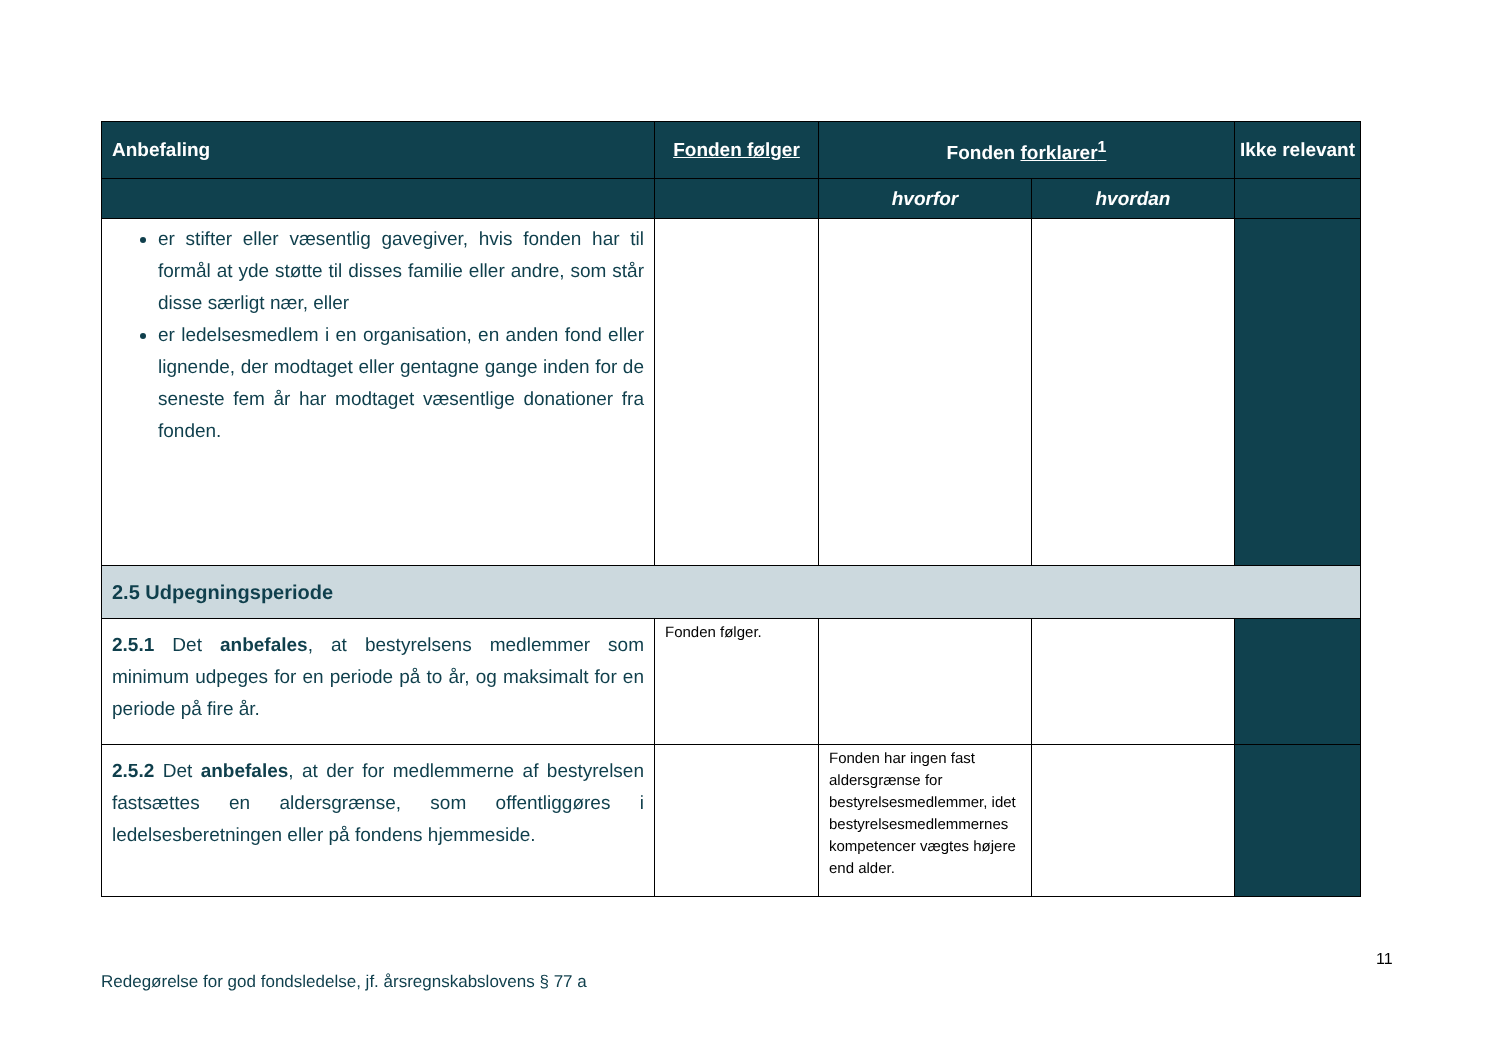| Anbefaling | Fonden følger | Fonden forklarer<sup>1</sup> | | Ikke relevant |
| --- | --- | --- | --- | --- |
| | | hvorfor | hvordan | |
| er stifter eller væsentlig gavegiver, hvis fonden har til formål at yde støtte til disses familie eller andre, som står disse særligt nær, eller er ledelsesmedlem i en organisation, en anden fond eller lignende, der modtaget eller gentagne gange inden for de seneste fem år har modtaget væsentlige donationer fra fonden. | | | | |
| 2.5 Udpegningsperiode | | | | |
| 2.5.1 Det anbefales , at bestyrelsens medlemmer som minimum udpeges for en periode på to år, og maksimalt for en periode på fire år. | Fonden følger. | | | |
| 2.5.2 Det anbefales , at der for medlemmerne af bestyrelsen fastsættes en aldersgrænse, som offentliggøres i ledelsesberetningen eller på fondens hjemmeside. | | Fonden har ingen fast aldersgrænse for bestyrelsesmedlemmer, idet bestyrelsesmedlemmernes kompetencer vægtes højere end alder. | | |
11
Redegørelse for god fondsledelse, jf. årsregnskabslovens § 77 a